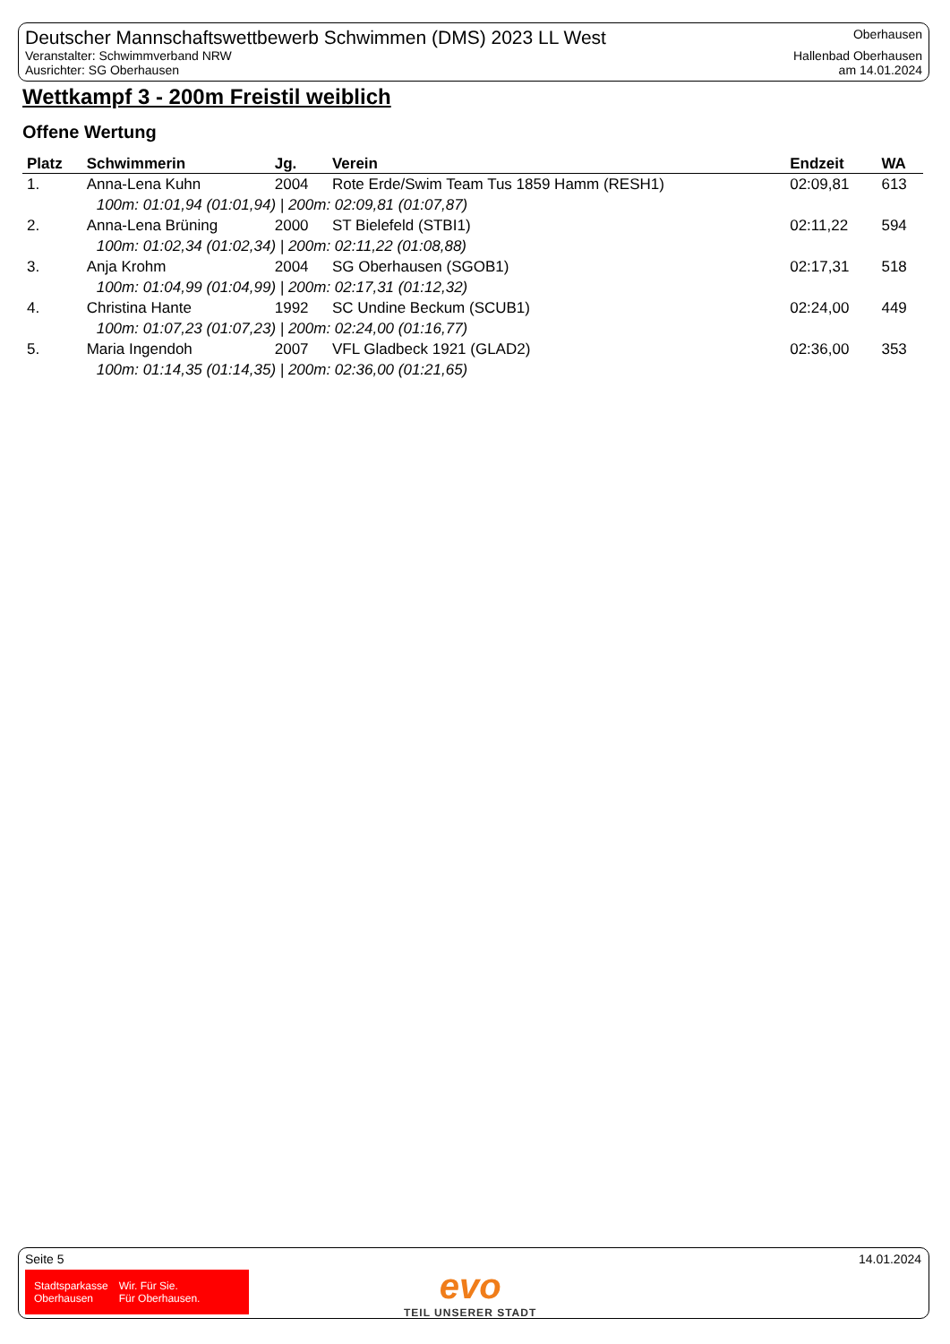Deutscher Mannschaftswettbewerb Schwimmen (DMS) 2023 LL West
Veranstalter: Schwimmverband NRW
Ausrichter: SG Oberhausen
Oberhausen
Hallenbad Oberhausen
am 14.01.2024
Wettkampf 3 - 200m Freistil weiblich
Offene Wertung
| Platz | Schwimmerin | Jg. | Verein | Endzeit | WA |
| --- | --- | --- | --- | --- | --- |
| 1. | Anna-Lena Kuhn | 2004 | Rote Erde/Swim Team Tus 1859 Hamm (RESH1) | 02:09,81 | 613 |
| | 100m: 01:01,94 (01:01,94) / 200m: 02:09,81 (01:07,87) | | | | |
| 2. | Anna-Lena Brüning | 2000 | ST Bielefeld (STBI1) | 02:11,22 | 594 |
| | 100m: 01:02,34 (01:02,34) / 200m: 02:11,22 (01:08,88) | | | | |
| 3. | Anja Krohm | 2004 | SG Oberhausen (SGOB1) | 02:17,31 | 518 |
| | 100m: 01:04,99 (01:04,99) / 200m: 02:17,31 (01:12,32) | | | | |
| 4. | Christina Hante | 1992 | SC Undine Beckum (SCUB1) | 02:24,00 | 449 |
| | 100m: 01:07,23 (01:07,23) / 200m: 02:24,00 (01:16,77) | | | | |
| 5. | Maria Ingendoh | 2007 | VFL Gladbeck 1921 (GLAD2) | 02:36,00 | 353 |
| | 100m: 01:14,35 (01:14,35) / 200m: 02:36,00 (01:21,65) | | | | |
Seite 5 14.01.2024
Stadtsparkasse
Oberhausen
Wir. Für Sie.
Für Oberhausen.
evo
TEIL UNSERER STADT